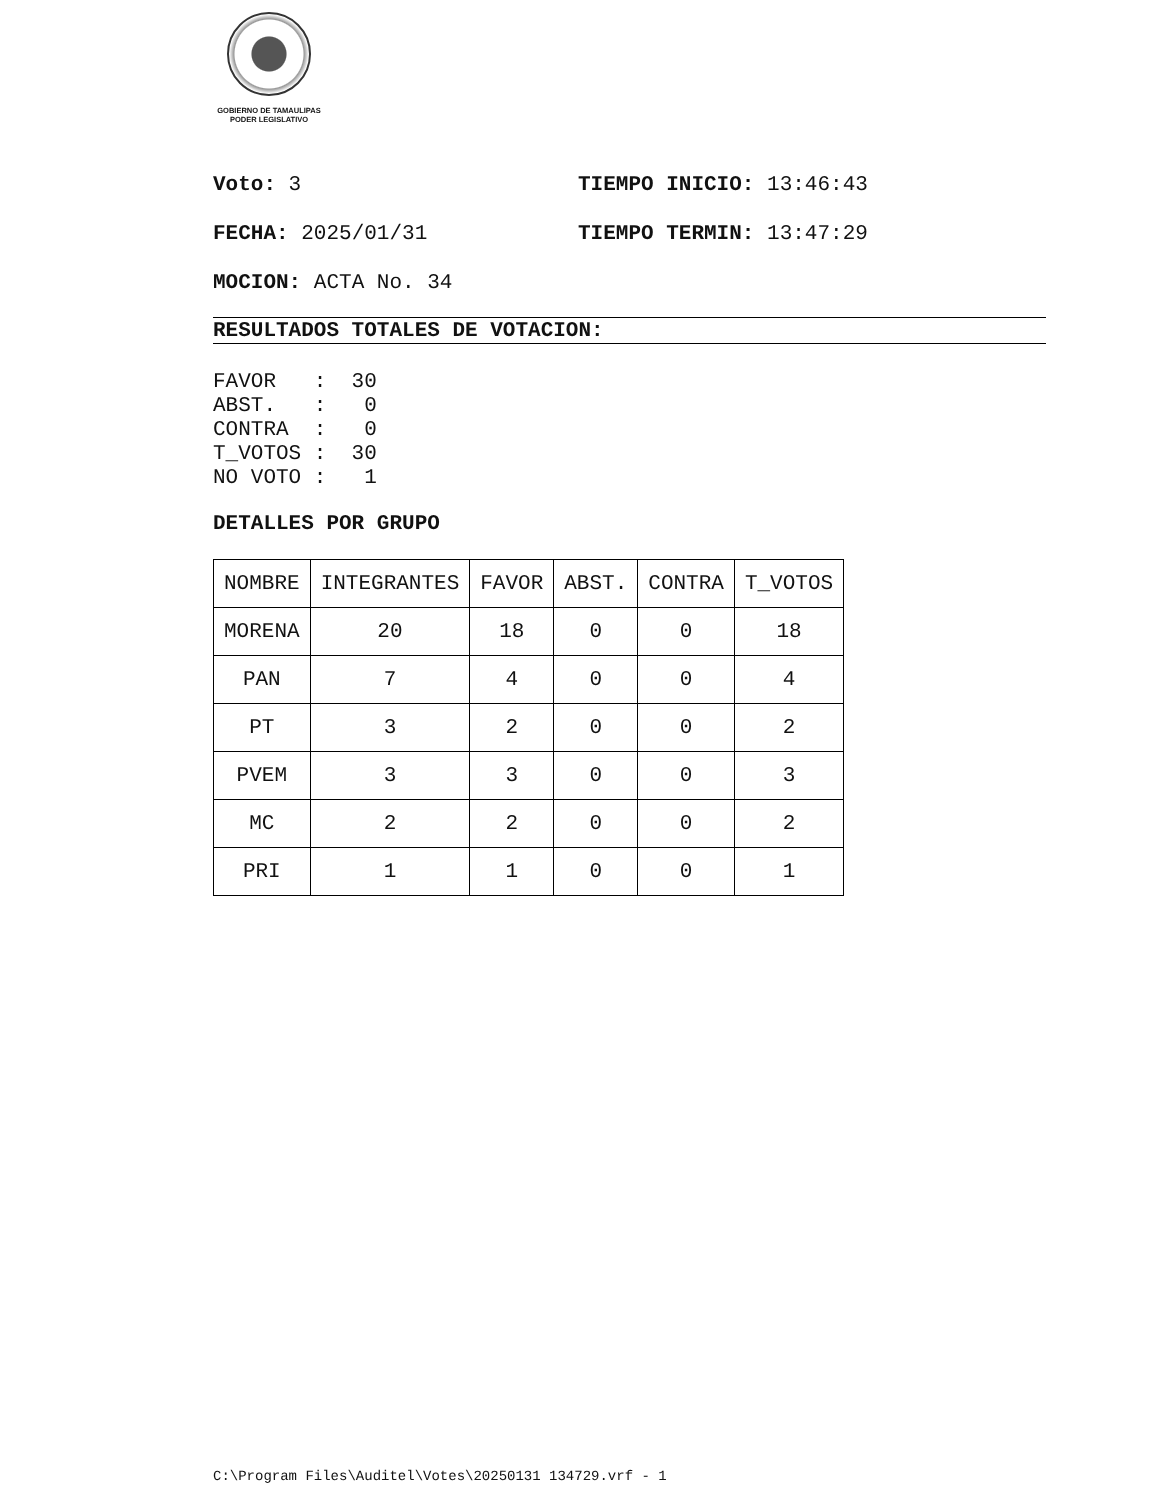GOBIERNO DE TAMAULIPAS
PODER LEGISLATIVO
Voto: 3 TIEMPO INICIO: 13:46:43
FECHA: 2025/01/31 TIEMPO TERMIN: 13:47:29
MOCION: ACTA No. 34
RESULTADOS TOTALES DE VOTACION:
FAVOR   :  30
ABST.   :   0
CONTRA  :   0
T_VOTOS :  30
NO VOTO :   1
DETALLES POR GRUPO
| NOMBRE | INTEGRANTES | FAVOR | ABST. | CONTRA | T_VOTOS |
| MORENA | 20 | 18 | 0 | 0 | 18 |
| PAN | 7 | 4 | 0 | 0 | 4 |
| PT | 3 | 2 | 0 | 0 | 2 |
| PVEM | 3 | 3 | 0 | 0 | 3 |
| MC | 2 | 2 | 0 | 0 | 2 |
| PRI | 1 | 1 | 0 | 0 | 1 |
C:\Program Files\Auditel\Votes\20250131 134729.vrf - 1